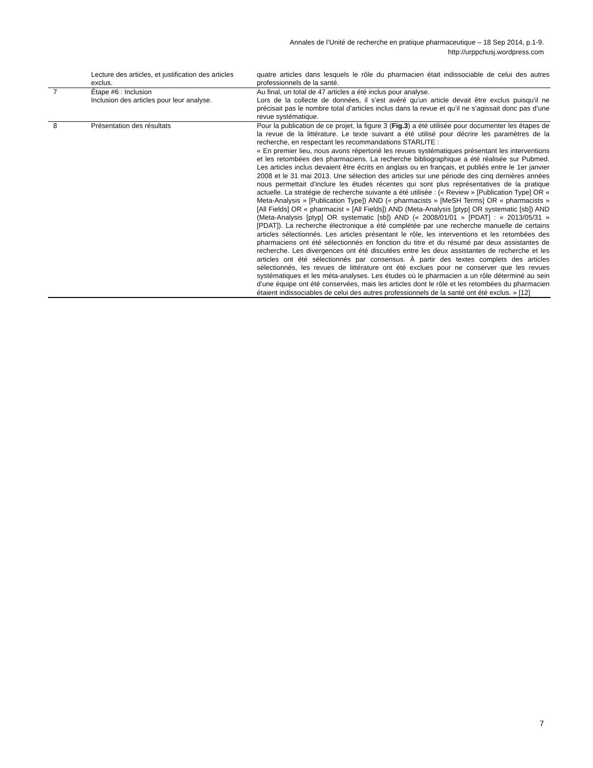Annales de l’Unité de recherche en pratique pharmaceutique – 18 Sep 2014, p.1-9.
http://urppchusj.wordpress.com
| | Lecture des articles, et justification des articles exclus. | quatre articles dans lesquels le rôle du pharmacien était indissociable de celui des autres professionnels de la santé. |
| 7 | Étape #6 : Inclusion Inclusion des articles pour leur analyse. | Au final, un total de 47 articles a été inclus pour analyse. Lors de la collecte de données, il s’est avéré qu’un article devait être exclus puisqu’il ne précisait pas le nombre total d’articles inclus dans la revue et qu’il ne s’agissait donc pas d’une revue systématique. |
| 8 | Présentation des résultats | Pour la publication de ce projet, la figure 3 ( Fig.3 ) a été utilisée pour documenter les étapes de la revue de la littérature. Le texte suivant a été utilisé pour décrire les paramètres de la recherche, en respectant les recommandations STARLITE : « En premier lieu, nous avons répertorié les revues systématiques présentant les interventions et les retombées des pharmaciens. La recherche bibliographique a été réalisée sur Pubmed. Les articles inclus devaient être écrits en anglais ou en français, et publiés entre le 1er janvier 2008 et le 31 mai 2013. Une sélection des articles sur une période des cinq dernières années nous permettait d’inclure les études récentes qui sont plus représentatives de la pratique actuelle. La stratégie de recherche suivante a été utilisée : (« Review » [Publication Type] OR « Meta-Analysis » [Publication Type]) AND (« pharmacists » [MeSH Terms] OR « pharmacists » [All Fields] OR « pharmacist » [All Fields]) AND (Meta-Analysis [ptyp] OR systematic [sb]) AND (Meta-Analysis [ptyp] OR systematic [sb]) AND (« 2008/01/01 » [PDAT] : « 2013/05/31 » [PDAT]). La recherche électronique a été complétée par une recherche manuelle de certains articles sélectionnés. Les articles présentant le rôle, les interventions et les retombées des pharmaciens ont été sélectionnés en fonction du titre et du résumé par deux assistantes de recherche. Les divergences ont été discutées entre les deux assistantes de recherche et les articles ont été sélectionnés par consensus. À partir des textes complets des articles sélectionnés, les revues de littérature ont été exclues pour ne conserver que les revues systématiques et les méta-analyses. Les études où le pharmacien a un rôle déterminé au sein d’une équipe ont été conservées, mais les articles dont le rôle et les retombées du pharmacien étaient indissociables de celui des autres professionnels de la santé ont été exclus. » [12] |
7